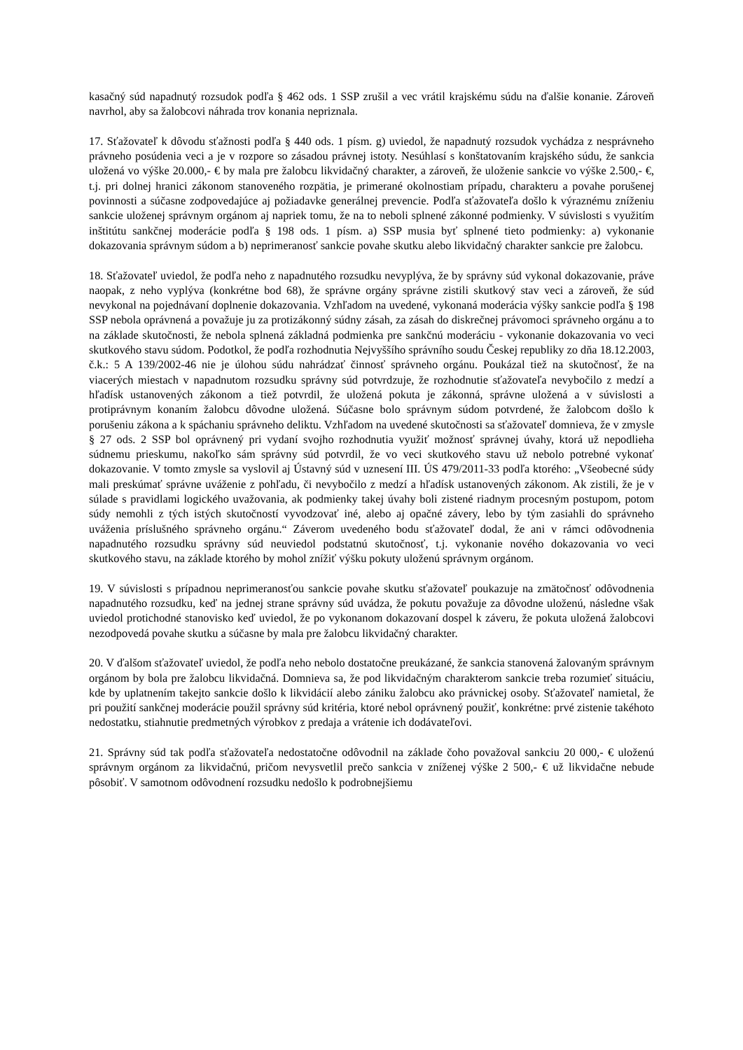kasačný súd napadnutý rozsudok podľa § 462 ods. 1 SSP zrušil a vec vrátil krajskému súdu na ďalšie konanie. Zároveň navrhol, aby sa žalobcovi náhrada trov konania nepriznala.
17. Sťažovateľ k dôvodu sťažnosti podľa § 440 ods. 1 písm. g) uviedol, že napadnutý rozsudok vychádza z nesprávneho právneho posúdenia veci a je v rozpore so zásadou právnej istoty. Nesúhlasí s konštatovaním krajského súdu, že sankcia uložená vo výške 20.000,- € by mala pre žalobcu likvidačný charakter, a zároveň, že uloženie sankcie vo výške 2.500,- €, t.j. pri dolnej hranici zákonom stanoveného rozpätia, je primerané okolnostiam prípadu, charakteru a povahe porušenej povinnosti a súčasne zodpovedajúce aj požiadavke generálnej prevencie. Podľa sťažovateľa došlo k výraznému zníženiu sankcie uloženej správnym orgánom aj napriek tomu, že na to neboli splnené zákonné podmienky. V súvislosti s využitím inštitútu sankčnej moderácie podľa § 198 ods. 1 písm. a) SSP musia byť splnené tieto podmienky: a) vykonanie dokazovania správnym súdom a b) neprimeranosť sankcie povahe skutku alebo likvidačný charakter sankcie pre žalobcu.
18. Sťažovateľ uviedol, že podľa neho z napadnutého rozsudku nevyplýva, že by správny súd vykonal dokazovanie, práve naopak, z neho vyplýva (konkrétne bod 68), že správne orgány správne zistili skutkový stav veci a zároveň, že súd nevykonal na pojednávaní doplnenie dokazovania. Vzhľadom na uvedené, vykonaná moderácia výšky sankcie podľa § 198 SSP nebola oprávnená a považuje ju za protizákonný súdny zásah, za zásah do diskrečnej právomoci správneho orgánu a to na základe skutočnosti, že nebola splnená základná podmienka pre sankčnú moderáciu - vykonanie dokazovania vo veci skutkového stavu súdom. Podotkol, že podľa rozhodnutia Nejvyššího správního soudu Českej republiky zo dňa 18.12.2003, č.k.: 5 A 139/2002-46 nie je úlohou súdu nahrádzať činnosť správneho orgánu. Poukázal tiež na skutočnosť, že na viacerých miestach v napadnutom rozsudku správny súd potvrdzuje, že rozhodnutie sťažovateľa nevybočilo z medzí a hľadísk ustanovených zákonom a tiež potvrdil, že uložená pokuta je zákonná, správne uložená a v súvislosti a protiprávnym konaním žalobcu dôvodne uložená. Súčasne bolo správnym súdom potvrdené, že žalobcom došlo k porušeniu zákona a k spáchaniu správneho deliktu. Vzhľadom na uvedené skutočnosti sa sťažovateľ domnieva, že v zmysle § 27 ods. 2 SSP bol oprávnený pri vydaní svojho rozhodnutia využiť možnosť správnej úvahy, ktorá už nepodlieha súdnemu prieskumu, nakoľko sám správny súd potvrdil, že vo veci skutkového stavu už nebolo potrebné vykonať dokazovanie. V tomto zmysle sa vyslovil aj Ústavný súd v uznesení III. ÚS 479/2011-33 podľa ktorého: „Všeobecné súdy mali preskúmať správne uváženie z pohľadu, či nevybočilo z medzí a hľadísk ustanovených zákonom. Ak zistili, že je v súlade s pravidlami logického uvažovania, ak podmienky takej úvahy boli zistené riadnym procesným postupom, potom súdy nemohli z tých istých skutočností vyvodzovať iné, alebo aj opačné závery, lebo by tým zasiahli do správneho uváženia príslušného správneho orgánu.“ Záverom uvedeného bodu sťažovateľ dodal, že ani v rámci odôvodnenia napadnutého rozsudku správny súd neuviedol podstatnú skutočnosť, t.j. vykonanie nového dokazovania vo veci skutkového stavu, na základe ktorého by mohol znížiť výšku pokuty uloženú správnym orgánom.
19. V súvislosti s prípadnou neprimeranosťou sankcie povahe skutku sťažovateľ poukazuje na zmätočnosť odôvodnenia napadnutého rozsudku, keď na jednej strane správny súd uvádza, že pokutu považuje za dôvodne uloženú, následne však uviedol protichodné stanovisko keď uviedol, že po vykonanom dokazovaní dospel k záveru, že pokuta uložená žalobcovi nezodpovedá povahe skutku a súčasne by mala pre žalobcu likvidačný charakter.
20. V ďalšom sťažovateľ uviedol, že podľa neho nebolo dostatočne preukázané, že sankcia stanovená žalovaným správnym orgánom by bola pre žalobcu likvidačná. Domnieva sa, že pod likvidačným charakterom sankcie treba rozumieť situáciu, kde by uplatnením takejto sankcie došlo k likvidácií alebo zániku žalobcu ako právnickej osoby. Sťažovateľ namietal, že pri použití sankčnej moderácie použil správny súd kritéria, ktoré nebol oprávnený použiť, konkrétne: prvé zistenie takéhoto nedostatku, stiahnutie predmetných výrobkov z predaja a vrátenie ich dodávateľovi.
21. Správny súd tak podľa sťažovateľa nedostatočne odôvodnil na základe čoho považoval sankciu 20 000,- € uloženú správnym orgánom za likvidačnú, pričom nevysvetlil prečo sankcia v zníženej výške 2 500,- € už likvidačne nebude pôsobiť. V samotnom odôvodnení rozsudku nedošlo k podrobnejšiemu